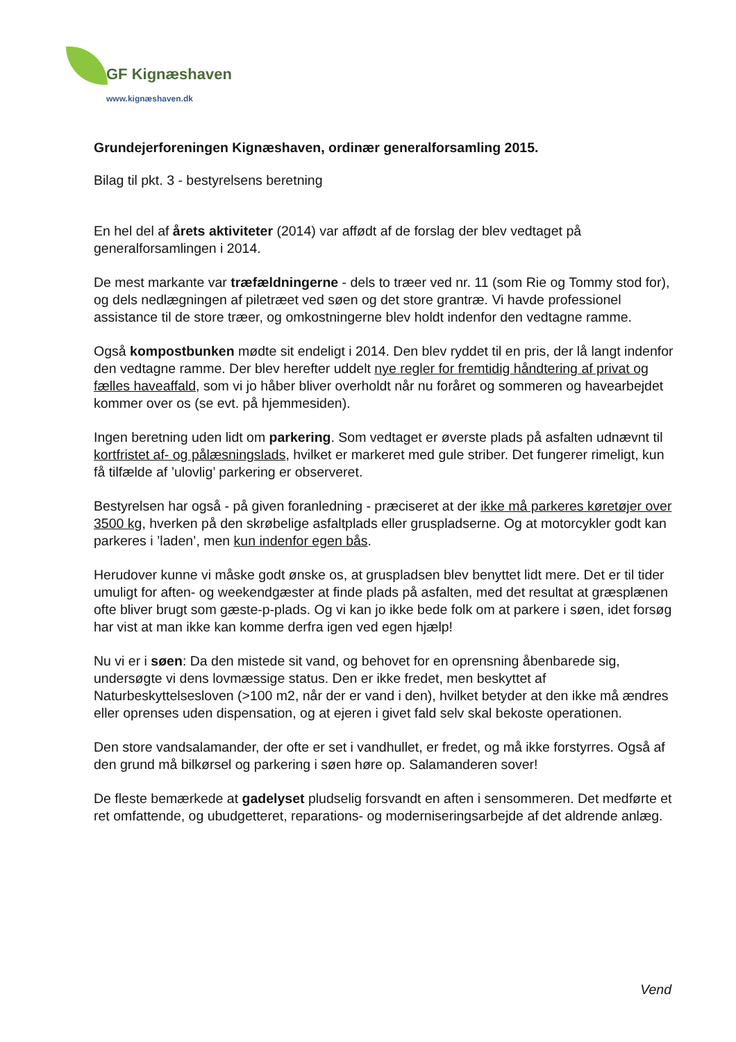GF Kignæshaven
www.kignæshaven.dk
Grundejerforeningen Kignæshaven, ordinær generalforsamling 2015.
Bilag til pkt. 3 - bestyrelsens beretning
En hel del af årets aktiviteter (2014) var affødt af de forslag der blev vedtaget på generalforsamlingen i 2014.
De mest markante var træfældningerne - dels to træer ved nr. 11 (som Rie og Tommy stod for), og dels nedlægningen af piletræet ved søen og det store grantræ. Vi havde professionel assistance til de store træer, og omkostningerne blev holdt indenfor den vedtagne ramme.
Også kompostbunken mødte sit endeligt i 2014. Den blev ryddet til en pris, der lå langt indenfor den vedtagne ramme. Der blev herefter uddelt nye regler for fremtidig håndtering af privat og fælles haveaffald, som vi jo håber bliver overholdt når nu foråret og sommeren og havearbejdet kommer over os (se evt. på hjemmesiden).
Ingen beretning uden lidt om parkering. Som vedtaget er øverste plads på asfalten udnævnt til kortfristet af- og pålæsningslads, hvilket er markeret med gule striber. Det fungerer rimeligt, kun få tilfælde af ’ulovlig’ parkering er observeret.
Bestyrelsen har også - på given foranledning - præciseret at der ikke må parkeres køretøjer over 3500 kg, hverken på den skrøbelige asfaltplads eller gruspladserne. Og at motorcykler godt kan parkeres i ’laden’, men kun indenfor egen bås.
Herudover kunne vi måske godt ønske os, at gruspladsen blev benyttet lidt mere. Det er til tider umuligt for aften- og weekendgæster at finde plads på asfalten, med det resultat at græsplænen ofte bliver brugt som gæste-p-plads. Og vi kan jo ikke bede folk om at parkere i søen, idet forsøg har vist at man ikke kan komme derfra igen ved egen hjælp!
Nu vi er i søen: Da den mistede sit vand, og behovet for en oprensning åbenbarede sig, undersøgte vi dens lovmæssige status. Den er ikke fredet, men beskyttet af Naturbeskyttelsesloven (>100 m2, når der er vand i den), hvilket betyder at den ikke må ændres eller oprenses uden dispensation, og at ejeren i givet fald selv skal bekoste operationen.
Den store vandsalamander, der ofte er set i vandhullet, er fredet, og må ikke forstyrres. Også af den grund må bilkørsel og parkering i søen høre op. Salamanderen sover!
De fleste bemærkede at gadelyset pludselig forsvandt en aften i sensommeren. Det medførte et ret omfattende, og ubudgetteret, reparations- og moderniseringsarbejde af det aldrende anlæg.
Vend